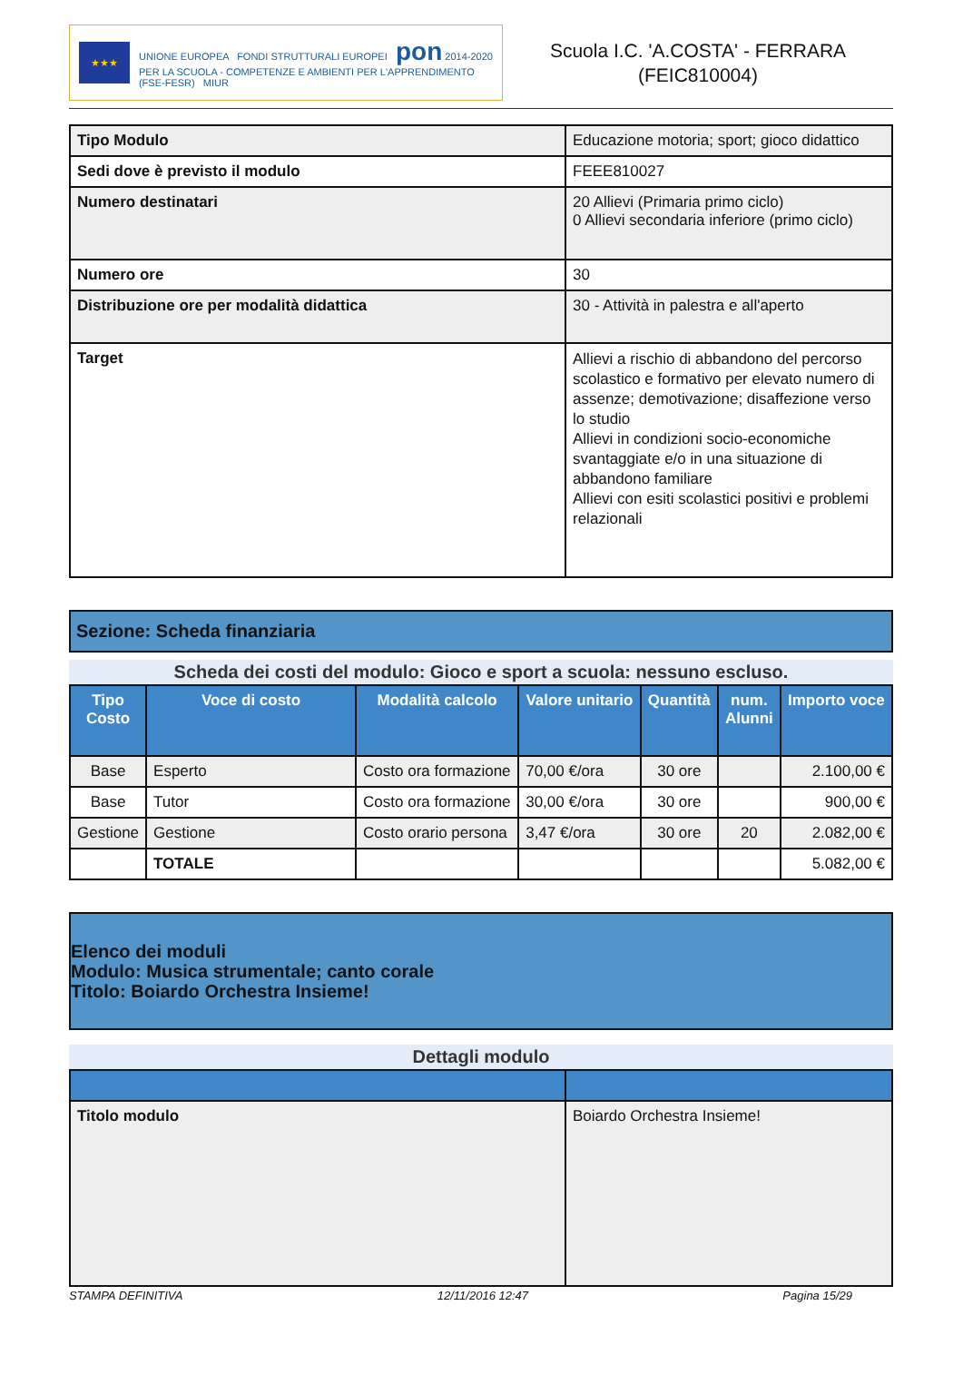★★★
UNIONE EUROPEA FONDI STRUTTURALI EUROPEI pon 2014-2020
PER LA SCUOLA - COMPETENZE E AMBIENTI PER L'APPRENDIMENTO (FSE-FESR) MIUR
Scuola I.C. 'A.COSTA' - FERRARA
(FEIC810004)
| Tipo Modulo | Educazione motoria; sport; gioco didattico |
| Sedi dove è previsto il modulo | FEEE810027 |
| Numero destinatari | 20 Allievi (Primaria primo ciclo) 0 Allievi secondaria inferiore (primo ciclo) |
| Numero ore | 30 |
| Distribuzione ore per modalità didattica | 30 - Attività in palestra e all'aperto |
| Target | Allievi a rischio di abbandono del percorso scolastico e formativo per elevato numero di assenze; demotivazione; disaffezione verso lo studio Allievi in condizioni socio-economiche svantaggiate e/o in una situazione di abbandono familiare Allievi con esiti scolastici positivi e problemi relazionali |
Sezione: Scheda finanziaria
Scheda dei costi del modulo: Gioco e sport a scuola: nessuno escluso.
| Tipo Costo | Voce di costo | Modalità calcolo | Valore unitario | Quantità | num. Alunni | Importo voce |
| --- | --- | --- | --- | --- | --- | --- |
| Base | Esperto | Costo ora formazione | 70,00 €/ora | 30 ore | | 2.100,00 € |
| Base | Tutor | Costo ora formazione | 30,00 €/ora | 30 ore | | 900,00 € |
| Gestione | Gestione | Costo orario persona | 3,47 €/ora | 30 ore | 20 | 2.082,00 € |
| | TOTALE | | | | | 5.082,00 € |
Elenco dei moduli
Modulo: Musica strumentale; canto corale
Titolo: Boiardo Orchestra Insieme!
Dettagli modulo
| Titolo modulo | Boiardo Orchestra Insieme! |
STAMPA DEFINITIVA 12/11/2016 12:47 Pagina 15/29